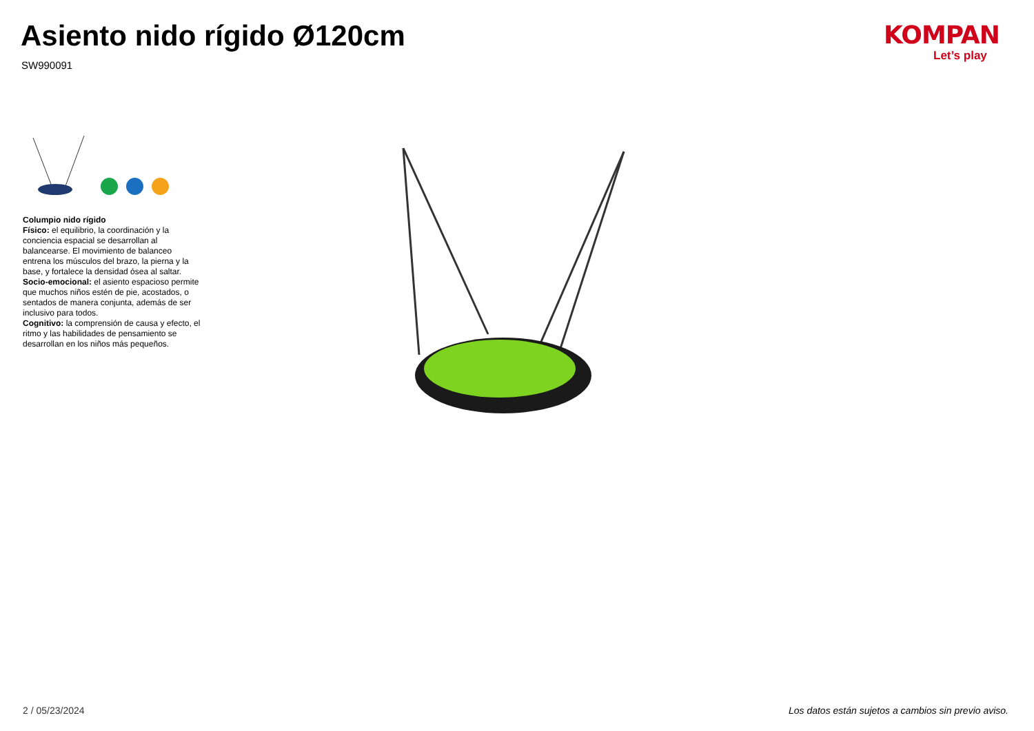Asiento nido rígido Ø120cm
SW990091
KOMPAN
Let’s play
Columpio nido rígido
Físico: el equilibrio, la coordinación y la conciencia espacial se desarrollan al balancearse. El movimiento de balanceo entrena los músculos del brazo, la pierna y la base, y fortalece la densidad ósea al saltar.
Socio-emocional: el asiento espacioso permite que muchos niños estén de pie, acostados, o sentados de manera conjunta, además de ser inclusivo para todos.
Cognitivo: la comprensión de causa y efecto, el ritmo y las habilidades de pensamiento se desarrollan en los niños más pequeños.
2 / 05/23/2024
Los datos están sujetos a cambios sin previo aviso.